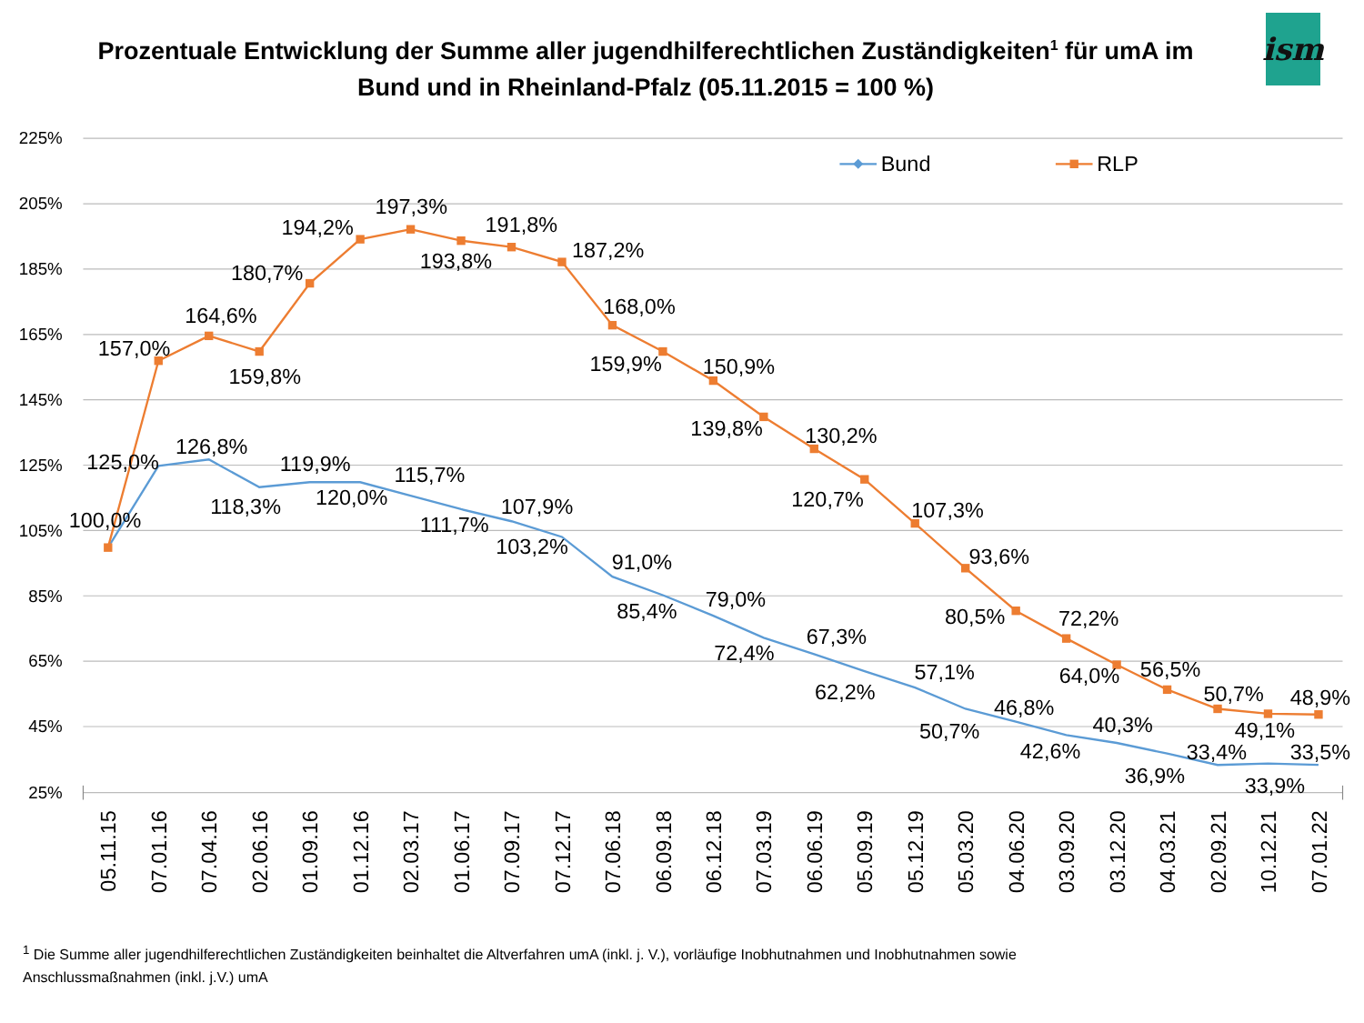Prozentuale Entwicklung der Summe aller jugendhilferechtlichen Zuständigkeiten<sup>1</sup> für umA im Bund und in Rheinland-Pfalz (05.11.2015 = 100 %)
ism
225%
205%
185%
165%
145%
125%
105%
85%
65%
45%
25%
Bund
RLP
100,0%
157,0%
125,0%
164,6%
126,8%
159,8%
118,3%
180,7%
119,9%
194,2%
120,0%
197,3%
115,7%
193,8%
111,7%
191,8%
107,9%
187,2%
103,2%
168,0%
91,0%
159,9%
85,4%
150,9%
79,0%
139,8%
72,4%
130,2%
67,3%
120,7%
62,2%
107,3%
57,1%
93,6%
50,7%
80,5%
46,8%
72,2%
42,6%
64,0%
40,3%
56,5%
36,9%
50,7%
33,4%
49,1%
33,9%
48,9%
33,5%
05.11.15
07.01.16
07.04.16
02.06.16
01.09.16
01.12.16
02.03.17
01.06.17
07.09.17
07.12.17
07.06.18
06.09.18
06.12.18
07.03.19
06.06.19
05.09.19
05.12.19
05.03.20
04.06.20
03.09.20
03.12.20
04.03.21
02.09.21
10.12.21
07.01.22
<sup>1</sup> Die Summe aller jugendhilferechtlichen Zuständigkeiten beinhaltet die Altverfahren umA (inkl. j. V.), vorläufige Inobhutnahmen und Inobhutnahmen sowie
Anschlussmaßnahmen (inkl. j.V.) umA